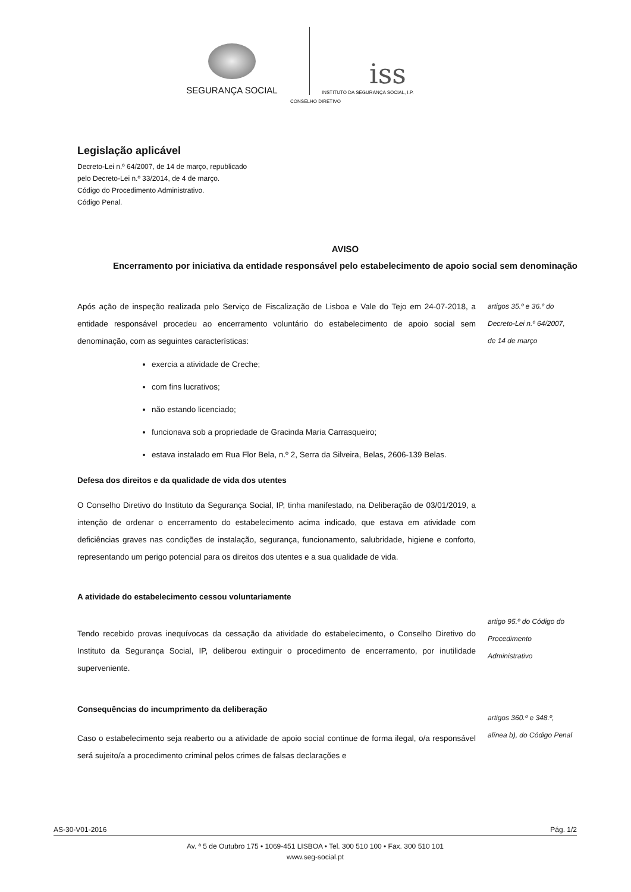SEGURANÇA SOCIAL
iss
INSTITUTO DA SEGURANÇA SOCIAL, I.P.
CONSELHO DIRETIVO
Legislação aplicável
Decreto-Lei n.º 64/2007, de 14 de março, republicado pelo Decreto-Lei n.º 33/2014, de 4 de março.
Código do Procedimento Administrativo.
Código Penal.
AVISO
Encerramento por iniciativa da entidade responsável pelo estabelecimento de apoio social sem denominação
Após ação de inspeção realizada pelo Serviço de Fiscalização de Lisboa e Vale do Tejo em 24-07-2018, a entidade responsável procedeu ao encerramento voluntário do estabelecimento de apoio social sem denominação, com as seguintes características:
artigos 35.º e 36.º do
Decreto-Lei n.º 64/2007,
de 14 de março
exercia a atividade de Creche;
com fins lucrativos;
não estando licenciado;
funcionava sob a propriedade de Gracinda Maria Carrasqueiro;
estava instalado em Rua Flor Bela, n.º 2, Serra da Silveira, Belas, 2606-139 Belas.
Defesa dos direitos e da qualidade de vida dos utentes
O Conselho Diretivo do Instituto da Segurança Social, IP, tinha manifestado, na Deliberação de 03/01/2019, a intenção de ordenar o encerramento do estabelecimento acima indicado, que estava em atividade com deficiências graves nas condições de instalação, segurança, funcionamento, salubridade, higiene e conforto, representando um perigo potencial para os direitos dos utentes e a sua qualidade de vida.
A atividade do estabelecimento cessou voluntariamente
Tendo recebido provas inequívocas da cessação da atividade do estabelecimento, o Conselho Diretivo do Instituto da Segurança Social, IP, deliberou extinguir o procedimento de encerramento, por inutilidade superveniente.
artigo 95.º do Código do
Procedimento
Administrativo
Consequências do incumprimento da deliberação
Caso o estabelecimento seja reaberto ou a atividade de apoio social continue de forma ilegal, o/a responsável será sujeito/a a procedimento criminal pelos crimes de falsas declarações e
artigos 360.º e 348.º,
alínea b), do Código Penal
AS-30-V01-2016 Pág. 1/2
Av. ª 5 de Outubro 175 • 1069-451 LISBOA • Tel. 300 510 100 • Fax. 300 510 101
www.seg-social.pt